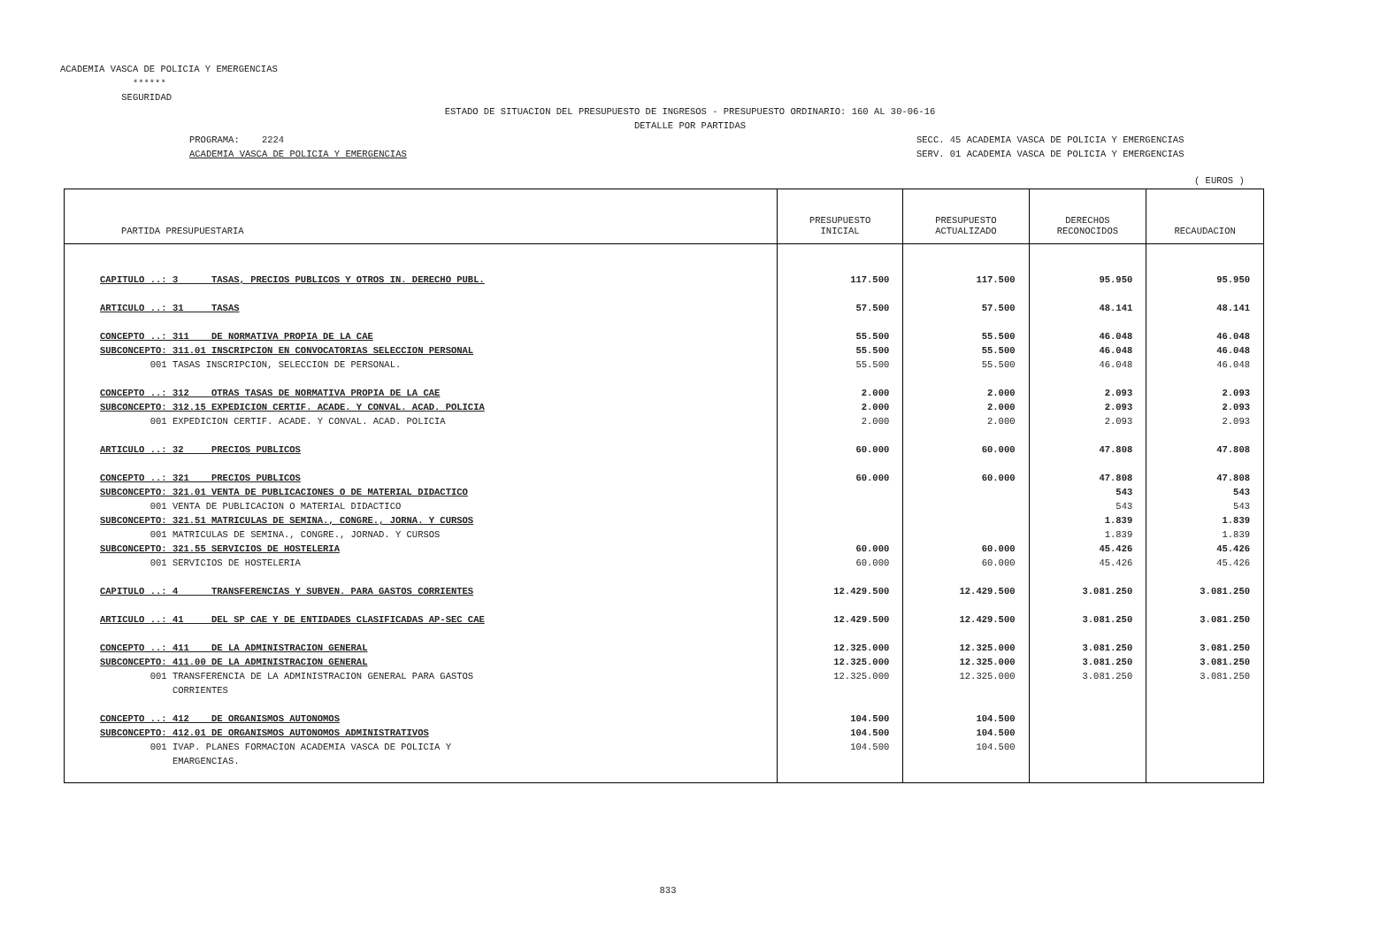ACADEMIA VASCA DE POLICIA Y EMERGENCIAS ****** SEGURIDAD
ESTADO DE SITUACION DEL PRESUPUESTO DE INGRESOS - PRESUPUESTO ORDINARIO: 160 AL 30-06-16 DETALLE POR PARTIDAS
PROGRAMA: 2224 ACADEMIA VASCA DE POLICIA Y EMERGENCIAS
SECC. 45 ACADEMIA VASCA DE POLICIA Y EMERGENCIAS SERV. 01 ACADEMIA VASCA DE POLICIA Y EMERGENCIAS
( EUROS )
| PARTIDA PRESUPUESTARIA | PRESUPUESTO INICIAL | PRESUPUESTO ACTUALIZADO | DERECHOS RECONOCIDOS | RECAUDACION |
| --- | --- | --- | --- | --- |
| CAPITULO ..: 3 TASAS, PRECIOS PUBLICOS Y OTROS IN. DERECHO PUBL. | 117.500 | 117.500 | 95.950 | 95.950 |
| ARTICULO ..: 31 TASAS | 57.500 | 57.500 | 48.141 | 48.141 |
| CONCEPTO ..: 311 DE NORMATIVA PROPIA DE LA CAE | 55.500 | 55.500 | 46.048 | 46.048 |
| SUBCONCEPTO: 311.01 INSCRIPCION EN CONVOCATORIAS SELECCION PERSONAL | 55.500 | 55.500 | 46.048 | 46.048 |
| 001 TASAS INSCRIPCION, SELECCION DE PERSONAL. | 55.500 | 55.500 | 46.048 | 46.048 |
| CONCEPTO ..: 312 OTRAS TASAS DE NORMATIVA PROPIA DE LA CAE | 2.000 | 2.000 | 2.093 | 2.093 |
| SUBCONCEPTO: 312.15 EXPEDICION CERTIF. ACADE. Y CONVAL. ACAD. POLICIA | 2.000 | 2.000 | 2.093 | 2.093 |
| 001 EXPEDICION CERTIF. ACADE. Y CONVAL. ACAD. POLICIA | 2.000 | 2.000 | 2.093 | 2.093 |
| ARTICULO ..: 32 PRECIOS PUBLICOS | 60.000 | 60.000 | 47.808 | 47.808 |
| CONCEPTO ..: 321 PRECIOS PUBLICOS | 60.000 | 60.000 | 47.808 | 47.808 |
| SUBCONCEPTO: 321.01 VENTA DE PUBLICACIONES O DE MATERIAL DIDACTICO | | | 543 | 543 |
| 001 VENTA DE PUBLICACION O MATERIAL DIDACTICO | | | 543 | 543 |
| SUBCONCEPTO: 321.51 MATRICULAS DE SEMINA., CONGRE., JORNA. Y CURSOS | | | 1.839 | 1.839 |
| 001 MATRICULAS DE SEMINA., CONGRE., JORNAD. Y CURSOS | | | 1.839 | 1.839 |
| SUBCONCEPTO: 321.55 SERVICIOS DE HOSTELERIA | 60.000 | 60.000 | 45.426 | 45.426 |
| 001 SERVICIOS DE HOSTELERIA | 60.000 | 60.000 | 45.426 | 45.426 |
| CAPITULO ..: 4 TRANSFERENCIAS Y SUBVEN. PARA GASTOS CORRIENTES | 12.429.500 | 12.429.500 | 3.081.250 | 3.081.250 |
| ARTICULO ..: 41 DEL SP CAE Y DE ENTIDADES CLASIFICADAS AP-SEC CAE | 12.429.500 | 12.429.500 | 3.081.250 | 3.081.250 |
| CONCEPTO ..: 411 DE LA ADMINISTRACION GENERAL | 12.325.000 | 12.325.000 | 3.081.250 | 3.081.250 |
| SUBCONCEPTO: 411.00 DE LA ADMINISTRACION GENERAL | 12.325.000 | 12.325.000 | 3.081.250 | 3.081.250 |
| 001 TRANSFERENCIA DE LA ADMINISTRACION GENERAL PARA GASTOS CORRIENTES | 12.325.000 | 12.325.000 | 3.081.250 | 3.081.250 |
| CONCEPTO ..: 412 DE ORGANISMOS AUTONOMOS | 104.500 | 104.500 | | |
| SUBCONCEPTO: 412.01 DE ORGANISMOS AUTONOMOS ADMINISTRATIVOS | 104.500 | 104.500 | | |
| 001 IVAP. PLANES FORMACION ACADEMIA VASCA DE POLICIA Y EMARGENCIAS. | 104.500 | 104.500 | | |
833